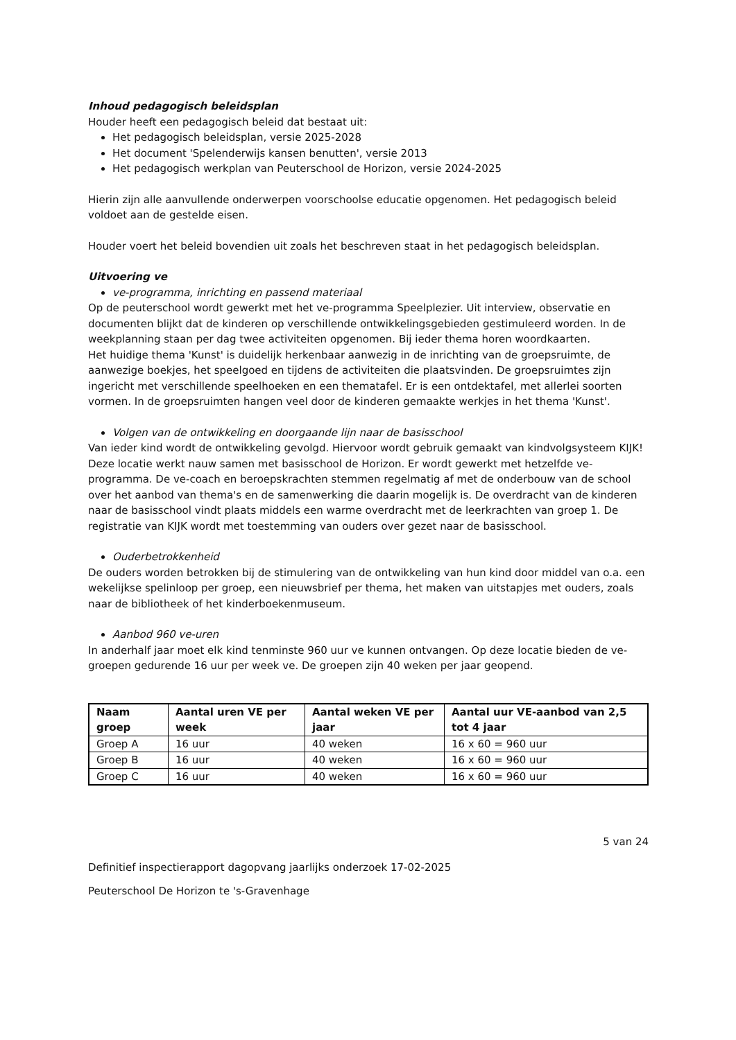Inhoud pedagogisch beleidsplan
Houder heeft een pedagogisch beleid dat bestaat uit:
Het pedagogisch beleidsplan, versie 2025-2028
Het document 'Spelenderwijs kansen benutten', versie 2013
Het pedagogisch werkplan van Peuterschool de Horizon, versie 2024-2025
Hierin zijn alle aanvullende onderwerpen voorschoolse educatie opgenomen. Het pedagogisch beleid voldoet aan de gestelde eisen.
Houder voert het beleid bovendien uit zoals het beschreven staat in het pedagogisch beleidsplan.
Uitvoering ve
ve-programma, inrichting en passend materiaal
Op de peuterschool wordt gewerkt met het ve-programma Speelplezier. Uit interview, observatie en documenten blijkt dat de kinderen op verschillende ontwikkelingsgebieden gestimuleerd worden. In de weekplanning staan per dag twee activiteiten opgenomen. Bij ieder thema horen woordkaarten.
Het huidige thema 'Kunst' is duidelijk herkenbaar aanwezig in de inrichting van de groepsruimte, de aanwezige boekjes, het speelgoed en tijdens de activiteiten die plaatsvinden. De groepsruimtes zijn ingericht met verschillende speelhoeken en een thematafel. Er is een ontdektafel, met allerlei soorten vormen. In de groepsruimten hangen veel door de kinderen gemaakte werkjes in het thema 'Kunst'.
Volgen van de ontwikkeling en doorgaande lijn naar de basisschool
Van ieder kind wordt de ontwikkeling gevolgd. Hiervoor wordt gebruik gemaakt van kindvolgsysteem KIJK!
Deze locatie werkt nauw samen met basisschool de Horizon. Er wordt gewerkt met hetzelfde ve-programma. De ve-coach en beroepskrachten stemmen regelmatig af met de onderbouw van de school over het aanbod van thema's en de samenwerking die daarin mogelijk is. De overdracht van de kinderen naar de basisschool vindt plaats middels een warme overdracht met de leerkrachten van groep 1. De registratie van KIJK wordt met toestemming van ouders over gezet naar de basisschool.
Ouderbetrokkenheid
De ouders worden betrokken bij de stimulering van de ontwikkeling van hun kind door middel van o.a. een wekelijkse spelinloop per groep, een nieuwsbrief per thema, het maken van uitstapjes met ouders, zoals naar de bibliotheek of het kinderboekenmuseum.
Aanbod 960 ve-uren
In anderhalf jaar moet elk kind tenminste 960 uur ve kunnen ontvangen. Op deze locatie bieden de ve-groepen gedurende 16 uur per week ve. De groepen zijn 40 weken per jaar geopend.
| Naam groep | Aantal uren VE per week | Aantal weken VE per jaar | Aantal uur VE-aanbod van 2,5 tot 4 jaar |
| --- | --- | --- | --- |
| Groep A | 16 uur | 40 weken | 16 x 60 = 960 uur |
| Groep B | 16 uur | 40 weken | 16 x 60 = 960 uur |
| Groep C | 16 uur | 40 weken | 16 x 60 = 960 uur |
5 van 24
Definitief inspectierapport dagopvang jaarlijks onderzoek 17-02-2025
Peuterschool De Horizon te 's-Gravenhage